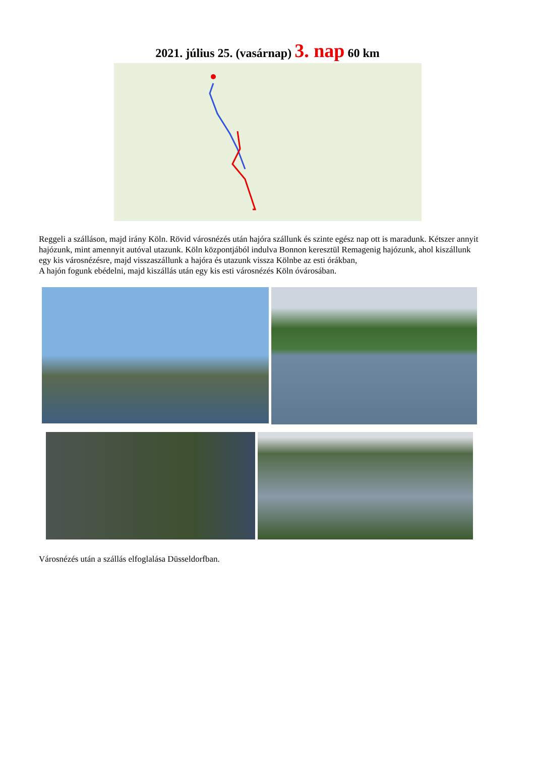2021. július 25. (vasárnap) 3. nap 60 km
Reggeli a szálláson, majd irány Köln. Rövid városnézés után hajóra szállunk és szinte egész nap ott is maradunk. Kétszer annyit hajózunk, mint amennyit autóval utazunk. Köln központjából indulva Bonnon keresztül Remagenig hajózunk, ahol kiszállunk egy kis városnézésre, majd visszaszállunk a hajóra és utazunk vissza Kölnbe az esti órákban,
A hajón fogunk ebédelni, majd kiszállás után egy kis esti városnézés Köln óvárosában.
Városnézés után a szállás elfoglalása Düsseldorfban.